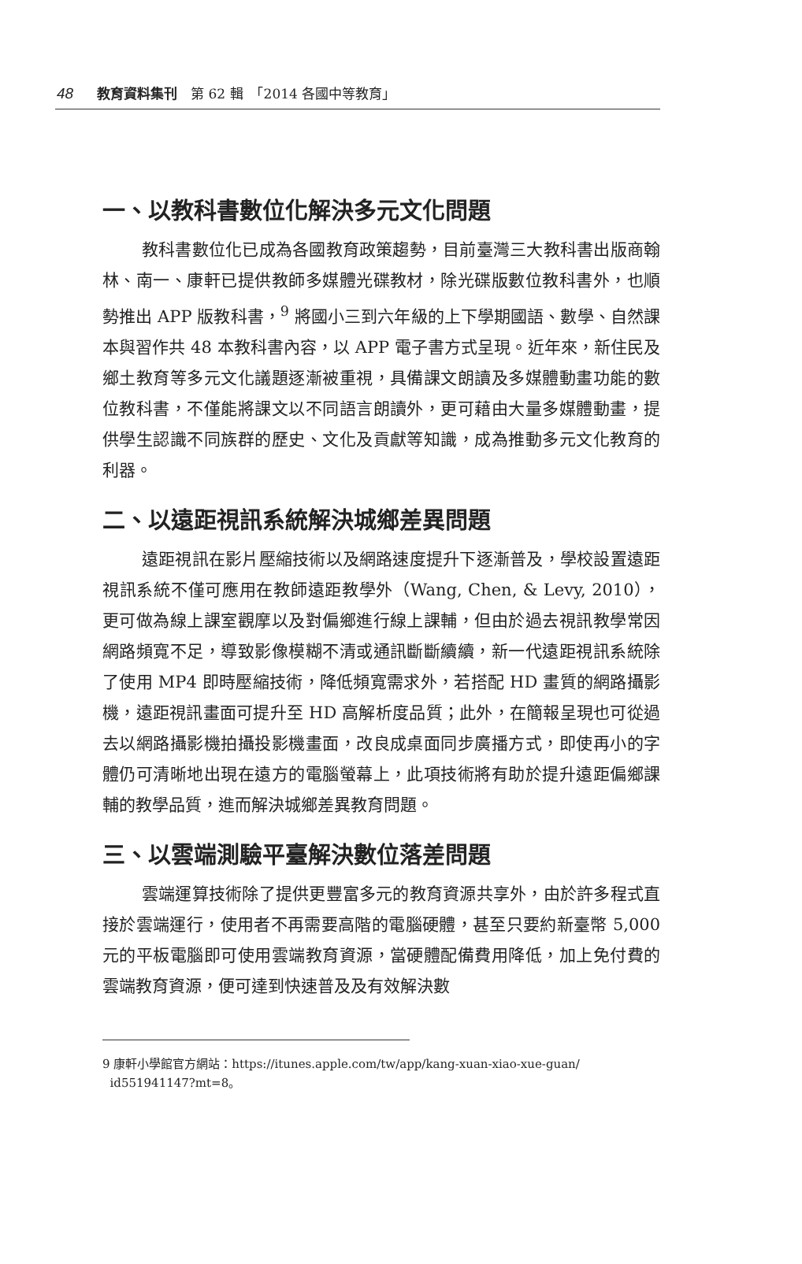48 教育資料集刊　第 62 輯　「2014 各國中等教育」
一、以教科書數位化解決多元文化問題
教科書數位化已成為各國教育政策趨勢，目前臺灣三大教科書出版商翰林、南一、康軒已提供教師多媒體光碟教材，除光碟版數位教科書外，也順勢推出 APP 版教科書，<sup>9</sup> 將國小三到六年級的上下學期國語、數學、自然課本與習作共 48 本教科書內容，以 APP 電子書方式呈現。近年來，新住民及鄉土教育等多元文化議題逐漸被重視，具備課文朗讀及多媒體動畫功能的數位教科書，不僅能將課文以不同語言朗讀外，更可藉由大量多媒體動畫，提供學生認識不同族群的歷史、文化及貢獻等知識，成為推動多元文化教育的利器。
二、以遠距視訊系統解決城鄉差異問題
遠距視訊在影片壓縮技術以及網路速度提升下逐漸普及，學校設置遠距視訊系統不僅可應用在教師遠距教學外（Wang, Chen, & Levy, 2010），更可做為線上課室觀摩以及對偏鄉進行線上課輔，但由於過去視訊教學常因網路頻寬不足，導致影像模糊不清或通訊斷斷續續，新一代遠距視訊系統除了使用 MP4 即時壓縮技術，降低頻寬需求外，若搭配 HD 畫質的網路攝影機，遠距視訊畫面可提升至 HD 高解析度品質；此外，在簡報呈現也可從過去以網路攝影機拍攝投影機畫面，改良成桌面同步廣播方式，即使再小的字體仍可清晰地出現在遠方的電腦螢幕上，此項技術將有助於提升遠距偏鄉課輔的教學品質，進而解決城鄉差異教育問題。
三、以雲端測驗平臺解決數位落差問題
雲端運算技術除了提供更豐富多元的教育資源共享外，由於許多程式直接於雲端運行，使用者不再需要高階的電腦硬體，甚至只要約新臺幣 5,000 元的平板電腦即可使用雲端教育資源，當硬體配備費用降低，加上免付費的雲端教育資源，便可達到快速普及及有效解決數
9 康軒小學館官方網站：https://itunes.apple.com/tw/app/kang-xuan-xiao-xue-guan/
id551941147?mt=8。